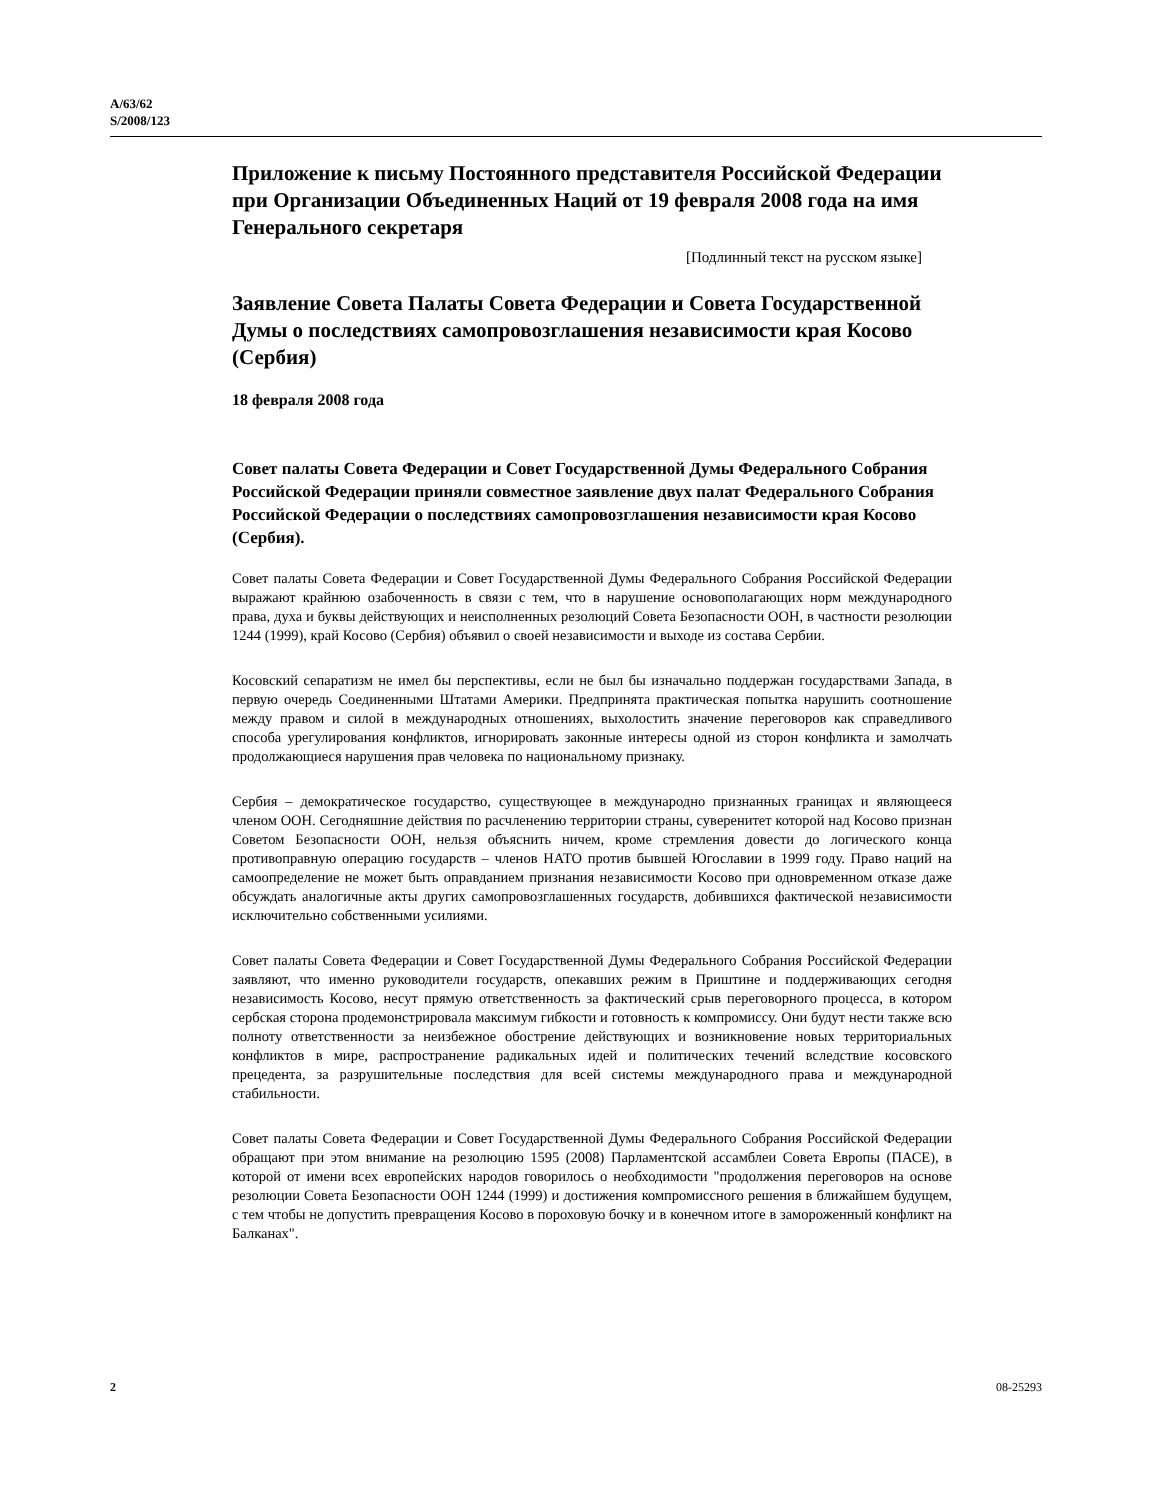A/63/62
S/2008/123
Приложение к письму Постоянного представителя Российской Федерации при Организации Объединенных Наций от 19 февраля 2008 года на имя Генерального секретаря
[Подлинный текст на русском языке]
Заявление Совета Палаты Совета Федерации и Совета Государственной Думы о последствиях самопровозглашения независимости края Косово (Сербия)
18 февраля 2008 года
Совет палаты Совета Федерации и Совет Государственной Думы Федерального Собрания Российской Федерации приняли совместное заявление двух палат Федерального Собрания Российской Федерации о последствиях самопровозглашения независимости края Косово (Сербия).
Совет палаты Совета Федерации и Совет Государственной Думы Федерального Собрания Российской Федерации выражают крайнюю озабоченность в связи с тем, что в нарушение основополагающих норм международного права, духа и буквы действующих и неисполненных резолюций Совета Безопасности ООН, в частности резолюции 1244 (1999), край Косово (Сербия) объявил о своей независимости и выходе из состава Сербии.
Косовский сепаратизм не имел бы перспективы, если не был бы изначально поддержан государствами Запада, в первую очередь Соединенными Штатами Америки. Предпринята практическая попытка нарушить соотношение между правом и силой в международных отношениях, выхолостить значение переговоров как справедливого способа урегулирования конфликтов, игнорировать законные интересы одной из сторон конфликта и замолчать продолжающиеся нарушения прав человека по национальному признаку.
Сербия – демократическое государство, существующее в международно признанных границах и являющееся членом ООН. Сегодняшние действия по расчленению территории страны, суверенитет которой над Косово признан Советом Безопасности ООН, нельзя объяснить ничем, кроме стремления довести до логического конца противоправную операцию государств – членов НАТО против бывшей Югославии в 1999 году. Право наций на самоопределение не может быть оправданием признания независимости Косово при одновременном отказе даже обсуждать аналогичные акты других самопровозглашенных государств, добившихся фактической независимости исключительно собственными усилиями.
Совет палаты Совета Федерации и Совет Государственной Думы Федерального Собрания Российской Федерации заявляют, что именно руководители государств, опекавших режим в Приштине и поддерживающих сегодня независимость Косово, несут прямую ответственность за фактический срыв переговорного процесса, в котором сербская сторона продемонстрировала максимум гибкости и готовность к компромиссу. Они будут нести также всю полноту ответственности за неизбежное обострение действующих и возникновение новых территориальных конфликтов в мире, распространение радикальных идей и политических течений вследствие косовского прецедента, за разрушительные последствия для всей системы международного права и международной стабильности.
Совет палаты Совета Федерации и Совет Государственной Думы Федерального Собрания Российской Федерации обращают при этом внимание на резолюцию 1595 (2008) Парламентской ассамблеи Совета Европы (ПАСЕ), в которой от имени всех европейских народов говорилось о необходимости "продолжения переговоров на основе резолюции Совета Безопасности ООН 1244 (1999) и достижения компромиссного решения в ближайшем будущем, с тем чтобы не допустить превращения Косово в пороховую бочку и в конечном итоге в замороженный конфликт на Балканах".
2 08-25293